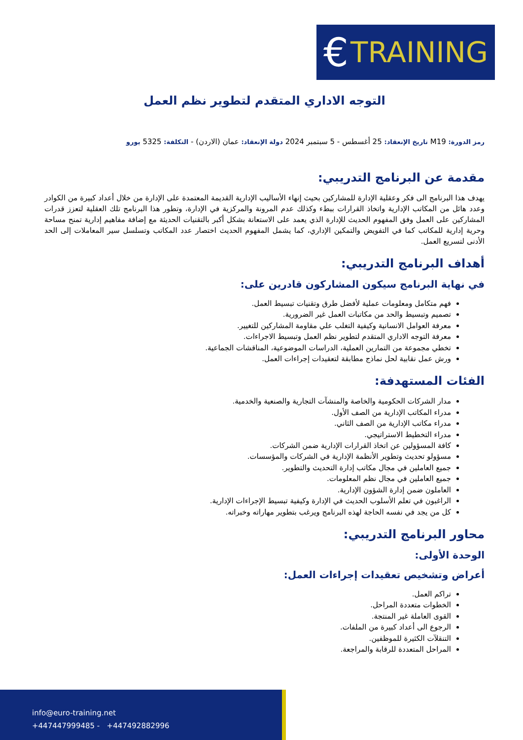€ TRAINING
التوجه الاداري المتقدم لتطوير نظم العمل
رمز الدورة: M19 تاريخ الإنعقاد: 25 أغسطس - 5 سبتمبر 2024 دولة الإنعقاد: عمان (الاردن) - التكلفة: 5325 يورو
مقدمة عن البرنامج التدريبي:
يهدف هذا البرنامج الى فكر وعقلية الإدارة للمشاركين بحيث إنهاء الأساليب الإدارية القديمة المعتمدة على الإدارة من خلال أعداد كبيرة من الكوادر وعدد هائل من المكاتب الإدارية واتخاذ القرارات ببطء وكذلك عدم المرونة والمركزية في الإدارة، وتطور هذا البرنامج تلك العقلية لتعزز قدرات المشاركين على العمل وفق المفهوم الحديث للإدارة الذي يعمد على الاستعانة بشكل أكبر بالتقنيات الحديثة مع إضافة مفاهيم إدارية تمنح مساحة وحرية إدارية للمكاتب كما في التفويض والتمكين الإداري، كما يشمل المفهوم الحديث اختصار عدد المكاتب وتسلسل سير المعاملات إلى الحد الأدنى لتسريع العمل.
أهداف البرنامج التدريبي:
في نهاية البرنامج سيكون المشاركون قادرين على:
فهم متكامل ومعلومات عملية لأفضل طرق وتقنيات تبسيط العمل.
تصميم وتبسيط والحد من مكاتبات العمل غير الضرورية.
معرفة العوامل الانسانية وكيفية التغلب علي مقاومة المشاركين للتغيير.
معرفة التوجه الاداري المتقدم لتطوير نظم العمل وتبسيط الاجراءات.
تخطي مجموعة من التمارين العملية، الدراسات الموضوعية، المناقشات الجماعية.
ورش عمل نقابية لحل نماذج مطابقة لتعقيدات إجراءات العمل.
الفئات المستهدفة:
مدار الشركات الحكومية والخاصة والمنشآت التجارية والصنعية والخدمية.
مدراء المكاتب الإدارية من الصف الأول.
مدراء مكاتب الإدارية من الصف الثاني.
مدراء التخطيط الاستراتيجي.
كافة المسؤولين عن اتخاذ القرارات الإدارية ضمن الشركات.
مسؤولو تحديث وتطوير الأنظمة الإدارية في الشركات والمؤسسات.
جميع العاملين في مجال مكاتب إدارة التحديث والتطوير.
جميع العاملين في مجال نظم المعلومات.
العاملون ضمن إدارة الشؤون الإدارية.
الراغبون في تعلم الأسلوب الحديث في الإدارة وكيفية تبسيط الإجراءات الإدارية.
كل من يجد في نفسه الحاجة لهذه البرنامج ويرغب بتطوير مهاراته وخبراته.
محاور البرنامج التدريبي:
الوحدة الأولى:
أعراض وتشخيص تعقيدات إجراءات العمل:
تراكم العمل.
الخطوات متعددة المراحل.
القوى العاملة غير المنتجة.
الرجوع الى أعداد كبيرة من الملفات.
التنقلآت الكثيرة للموظفين.
المراحل المتعددة للرقابة والمراجعة.
info@euro-training.net
+447447999485 - +447492882996